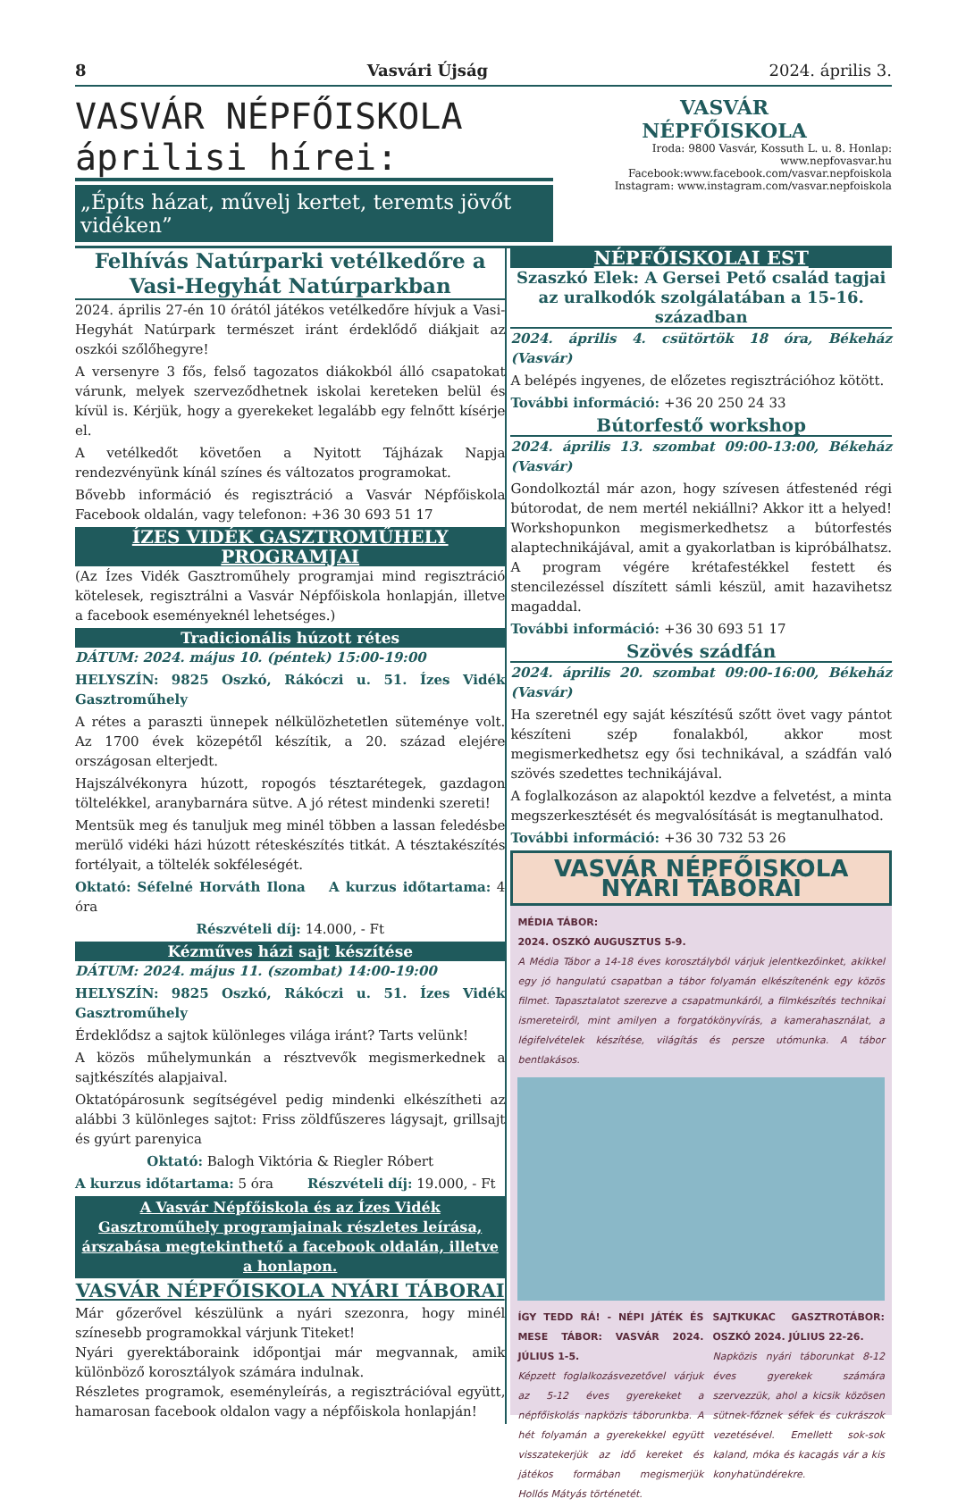8 Vasvári Újság 2024. április 3.
VASVÁR NÉPFŐISKOLA áprilisi hírei:
„Építs házat, művelj kertet, teremts jövőt vidéken”
VASVÁR
NÉPFŐISKOLA
Iroda: 9800 Vasvár, Kossuth L. u. 8. Honlap: www.nepfovasvar.hu
Facebook:www.facebook.com/vasvar.nepfoiskola
Instagram: www.instagram.com/vasvar.nepfoiskola
Felhívás Natúrparki vetélkedőre a Vasi-Hegyhát Natúrparkban
2024. április 27-én 10 órától játékos vetélkedőre hívjuk a Vasi-Hegyhát Natúrpark természet iránt érdeklődő diákjait az oszkói szőlőhegyre!
A versenyre 3 fős, felső tagozatos diákokból álló csapatokat várunk, melyek szerveződhetnek iskolai kereteken belül és kívül is. Kérjük, hogy a gyerekeket legalább egy felnőtt kísérje el.
A vetélkedőt követően a Nyitott Tájházak Napja rendezvényünk kínál színes és változatos programokat.
Bővebb információ és regisztráció a Vasvár Népfőiskola Facebook oldalán, vagy telefonon: +36 30 693 51 17
ÍZES VIDÉK GASZTROMŰHELY PROGRAMJAI
(Az Ízes Vidék Gasztroműhely programjai mind regisztráció kötelesek, regisztrálni a Vasvár Népfőiskola honlapján, illetve a facebook eseményeknél lehetséges.)
Tradicionális húzott rétes
DÁTUM: 2024. május 10. (péntek) 15:00-19:00
HELYSZÍN: 9825 Oszkó, Rákóczi u. 51. Ízes Vidék Gasztroműhely
A rétes a paraszti ünnepek nélkülözhetetlen süteménye volt. Az 1700 évek közepétől készítik, a 20. század elejére országosan elterjedt.
Hajszálvékonyra húzott, ropogós tésztarétegek, gazdagon töltelékkel, aranybarnára sütve. A jó rétest mindenki szereti!
Mentsük meg és tanuljuk meg minél többen a lassan feledésbe merülő vidéki házi húzott réteskészítés titkát. A tésztakészítés fortélyait, a töltelék sokféleségét.
Oktató: Séfelné Horváth Ilona A kurzus időtartama: 4 óra
Részvételi díj: 14.000, - Ft
Kézműves házi sajt készítése
DÁTUM: 2024. május 11. (szombat) 14:00-19:00
HELYSZÍN: 9825 Oszkó, Rákóczi u. 51. Ízes Vidék Gasztroműhely
Érdeklődsz a sajtok különleges világa iránt? Tarts velünk!
A közös műhelymunkán a résztvevők megismerkednek a sajtkészítés alapjaival.
Oktatópárosunk segítségével pedig mindenki elkészítheti az alábbi 3 különleges sajtot: Friss zöldfűszeres lágysajt, grillsajt és gyúrt parenyica
Oktató: Balogh Viktória & Riegler Róbert
A kurzus időtartama: 5 óra Részvételi díj: 19.000, - Ft
A Vasvár Népfőiskola és az Ízes Vidék Gasztroműhely programjainak részletes leírása, árszabása megtekinthető a facebook oldalán, illetve a honlapon.
VASVÁR NÉPFŐISKOLA NYÁRI TÁBORAI
Már gőzerővel készülünk a nyári szezonra, hogy minél színesebb programokkal várjunk Titeket!
Nyári gyerektáboraink időpontjai már megvannak, amik különböző korosztályok számára indulnak.
Részletes programok, eseményleírás, a regisztrációval együtt, hamarosan facebook oldalon vagy a népfőiskola honlapján!
NÉPFŐISKOLAI EST
Szaszkó Elek: A Gersei Pető család tagjai az uralkodók szolgálatában a 15-16. században
2024. április 4. csütörtök 18 óra, Békeház (Vasvár)
A belépés ingyenes, de előzetes regisztrációhoz kötött.
További információ: +36 20 250 24 33
Bútorfestő workshop
2024. április 13. szombat 09:00-13:00, Békeház (Vasvár)
Gondolkoztál már azon, hogy szívesen átfestenéd régi bútorodat, de nem mertél nekiállni? Akkor itt a helyed! Workshopunkon megismerkedhetsz a bútorfestés alaptechnikájával, amit a gyakorlatban is kipróbálhatsz. A program végére krétafestékkel festett és stencilezéssel díszített sámli készül, amit hazavihetsz magaddal.
További információ: +36 30 693 51 17
Szövés szádfán
2024. április 20. szombat 09:00-16:00, Békeház (Vasvár)
Ha szeretnél egy saját készítésű szőtt övet vagy pántot készíteni szép fonalakból, akkor most megismerkedhetsz egy ősi technikával, a szádfán való szövés szedettes technikájával.
A foglalkozáson az alapoktól kezdve a felvetést, a minta megszerkesztését és megvalósítását is megtanulhatod.
További információ: +36 30 732 53 26
VASVÁR NÉPFŐISKOLA
NYÁRI TÁBORAI
MÉDIA TÁBOR:
2024. OSZKÓ AUGUSZTUS 5-9.
A Média Tábor a 14-18 éves korosztályból várjuk jelentkezőinket, akikkel egy jó hangulatú csapatban a tábor folyamán elkészítenénk egy közös filmet. Tapasztalatot szerezve a csapatmunkáról, a filmkészítés technikai ismereteiről, mint amilyen a forgatókönyvírás, a kamerahasználat, a légifelvételek készítése, világítás és persze utómunka. A tábor bentlakásos.
ÍGY TEDD RÁ! - NÉPI JÁTÉK ÉS MESE TÁBOR: VASVÁR 2024. JÚLIUS 1-5.
Képzett foglalkozásvezetővel várjuk az 5-12 éves gyerekeket a népfőiskolás napközis táborunkba. A hét folyamán a gyerekekkel együtt visszatekerjük az idő kereket és játékos formában megismerjük Hollós Mátyás történetét.
SAJTKUKAC GASZTROTÁBOR: OSZKÓ 2024. JÚLIUS 22-26.
Napközis nyári táborunkat 8-12 éves gyerekek számára szervezzük, ahol a kicsik közösen sütnek-főznek séfek és cukrászok vezetésével. Emellett sok-sok kaland, móka és kacagás vár a kis konyhatündérekre.